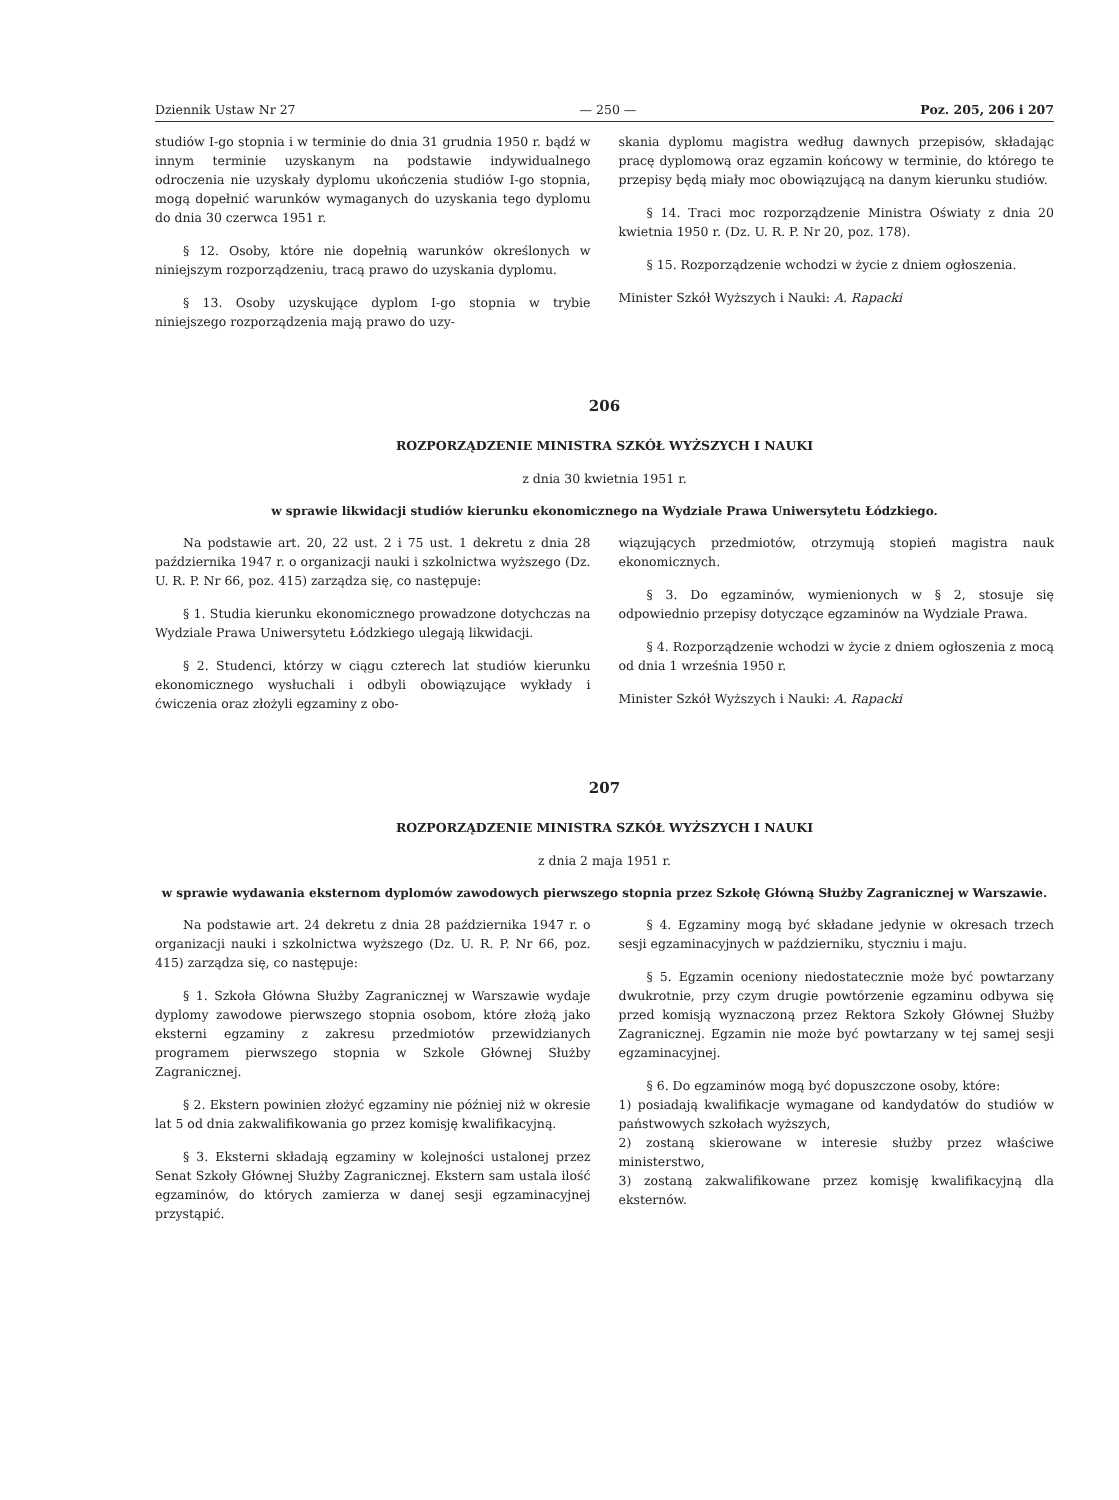Dziennik Ustaw Nr 27 — 250 — Poz. 205, 206 i 207
studiów I-go stopnia i w terminie do dnia 31 grudnia 1950 r. bądź w innym terminie uzyskanym na podstawie indywidualnego odroczenia nie uzyskały dyplomu ukończenia studiów I-go stopnia, mogą dopełnić warunków wymaganych do uzyskania tego dyplomu do dnia 30 czerwca 1951 r.
§ 12. Osoby, które nie dopełnią warunków określonych w niniejszym rozporządzeniu, tracą prawo do uzyskania dyplomu.
§ 13. Osoby uzyskujące dyplom I-go stopnia w trybie niniejszego rozporządzenia mają prawo do uzy-
skania dyplomu magistra według dawnych przepisów, składając pracę dyplomową oraz egzamin końcowy w terminie, do którego te przepisy będą miały moc obowiązującą na danym kierunku studiów.
§ 14. Traci moc rozporządzenie Ministra Oświaty z dnia 20 kwietnia 1950 r. (Dz. U. R. P. Nr 20, poz. 178).
§ 15. Rozporządzenie wchodzi w życie z dniem ogłoszenia.
Minister Szkół Wyższych i Nauki: A. Rapacki
206
ROZPORZĄDZENIE MINISTRA SZKÓŁ WYŻSZYCH I NAUKI
z dnia 30 kwietnia 1951 r.
w sprawie likwidacji studiów kierunku ekonomicznego na Wydziale Prawa Uniwersytetu Łódzkiego.
Na podstawie art. 20, 22 ust. 2 i 75 ust. 1 dekretu z dnia 28 października 1947 r. o organizacji nauki i szkolnictwa wyższego (Dz. U. R. P. Nr 66, poz. 415) zarządza się, co następuje:
§ 1. Studia kierunku ekonomicznego prowadzone dotychczas na Wydziale Prawa Uniwersytetu Łódzkiego ulegają likwidacji.
§ 2. Studenci, którzy w ciągu czterech lat studiów kierunku ekonomicznego wysłuchali i odbyli obowiązujące wykłady i ćwiczenia oraz złożyli egzaminy z obo-
wiązujących przedmiotów, otrzymują stopień magistra nauk ekonomicznych.
§ 3. Do egzaminów, wymienionych w § 2, stosuje się odpowiednio przepisy dotyczące egzaminów na Wydziale Prawa.
§ 4. Rozporządzenie wchodzi w życie z dniem ogłoszenia z mocą od dnia 1 września 1950 r.
Minister Szkół Wyższych i Nauki: A. Rapacki
207
ROZPORZĄDZENIE MINISTRA SZKÓŁ WYŻSZYCH I NAUKI
z dnia 2 maja 1951 r.
w sprawie wydawania eksternom dyplomów zawodowych pierwszego stopnia przez Szkołę Główną Służby Zagranicznej w Warszawie.
Na podstawie art. 24 dekretu z dnia 28 października 1947 r. o organizacji nauki i szkolnictwa wyższego (Dz. U. R. P. Nr 66, poz. 415) zarządza się, co następuje:
§ 1. Szkoła Główna Służby Zagranicznej w Warszawie wydaje dyplomy zawodowe pierwszego stopnia osobom, które złożą jako eksterni egzaminy z zakresu przedmiotów przewidzianych programem pierwszego stopnia w Szkole Głównej Służby Zagranicznej.
§ 2. Ekstern powinien złożyć egzaminy nie później niż w okresie lat 5 od dnia zakwalifikowania go przez komisję kwalifikacyjną.
§ 3. Eksterni składają egzaminy w kolejności ustalonej przez Senat Szkoły Głównej Służby Zagranicznej. Ekstern sam ustala ilość egzaminów, do których zamierza w danej sesji egzaminacyjnej przystąpić.
§ 4. Egzaminy mogą być składane jedynie w okresach trzech sesji egzaminacyjnych w październiku, styczniu i maju.
§ 5. Egzamin oceniony niedostatecznie może być powtarzany dwukrotnie, przy czym drugie powtórzenie egzaminu odbywa się przed komisją wyznaczoną przez Rektora Szkoły Głównej Służby Zagranicznej. Egzamin nie może być powtarzany w tej samej sesji egzaminacyjnej.
§ 6. Do egzaminów mogą być dopuszczone osoby, które:
1) posiadają kwalifikacje wymagane od kandydatów do studiów w państwowych szkołach wyższych,
2) zostaną skierowane w interesie służby przez właściwe ministerstwo,
3) zostaną zakwalifikowane przez komisję kwalifikacyjną dla eksternów.